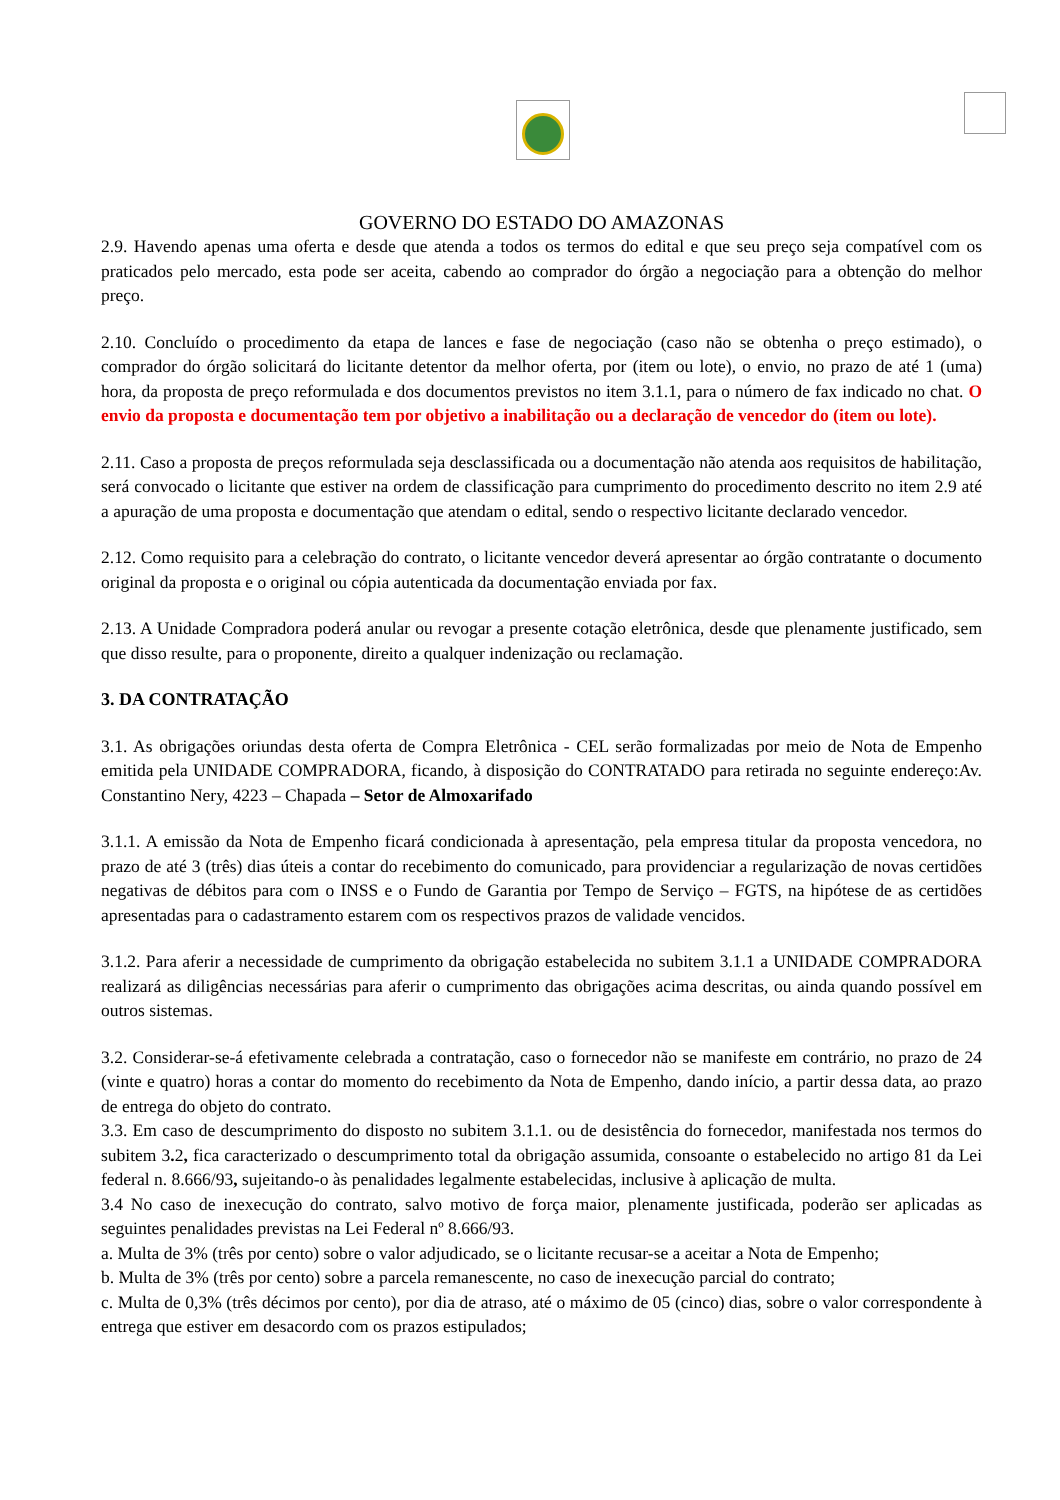GOVERNO DO ESTADO DO AMAZONAS
2.9. Havendo apenas uma oferta e desde que atenda a todos os termos do edital e que seu preço seja compatível com os praticados pelo mercado, esta pode ser aceita, cabendo ao comprador do órgão a negociação para a obtenção do melhor preço.
2.10. Concluído o procedimento da etapa de lances e fase de negociação (caso não se obtenha o preço estimado), o comprador do órgão solicitará do licitante detentor da melhor oferta, por (item ou lote), o envio, no prazo de até 1 (uma) hora, da proposta de preço reformulada e dos documentos previstos no item 3.1.1, para o número de fax indicado no chat. O envio da proposta e documentação tem por objetivo a inabilitação ou a declaração de vencedor do (item ou lote).
2.11. Caso a proposta de preços reformulada seja desclassificada ou a documentação não atenda aos requisitos de habilitação, será convocado o licitante que estiver na ordem de classificação para cumprimento do procedimento descrito no item 2.9 até a apuração de uma proposta e documentação que atendam o edital, sendo o respectivo licitante declarado vencedor.
2.12. Como requisito para a celebração do contrato, o licitante vencedor deverá apresentar ao órgão contratante o documento original da proposta e o original ou cópia autenticada da documentação enviada por fax.
2.13. A Unidade Compradora poderá anular ou revogar a presente cotação eletrônica, desde que plenamente justificado, sem que disso resulte, para o proponente, direito a qualquer indenização ou reclamação.
3. DA CONTRATAÇÃO
3.1. As obrigações oriundas desta oferta de Compra Eletrônica - CEL serão formalizadas por meio de Nota de Empenho emitida pela UNIDADE COMPRADORA, ficando, à disposição do CONTRATADO para retirada no seguinte endereço:Av. Constantino Nery, 4223 – Chapada – Setor de Almoxarifado
3.1.1. A emissão da Nota de Empenho ficará condicionada à apresentação, pela empresa titular da proposta vencedora, no prazo de até 3 (três) dias úteis a contar do recebimento do comunicado, para providenciar a regularização de novas certidões negativas de débitos para com o INSS e o Fundo de Garantia por Tempo de Serviço – FGTS, na hipótese de as certidões apresentadas para o cadastramento estarem com os respectivos prazos de validade vencidos.
3.1.2. Para aferir a necessidade de cumprimento da obrigação estabelecida no subitem 3.1.1 a UNIDADE COMPRADORA realizará as diligências necessárias para aferir o cumprimento das obrigações acima descritas, ou ainda quando possível em outros sistemas.
3.2. Considerar-se-á efetivamente celebrada a contratação, caso o fornecedor não se manifeste em contrário, no prazo de 24 (vinte e quatro) horas a contar do momento do recebimento da Nota de Empenho, dando início, a partir dessa data, ao prazo de entrega do objeto do contrato.
3.3. Em caso de descumprimento do disposto no subitem 3.1.1. ou de desistência do fornecedor, manifestada nos termos do subitem 3. 2, fica caracterizado o descumprimento total da obrigação assumida, consoante o estabelecido no artigo 81 da Lei federal n. 8.666/93, sujeitando-o às penalidades legalmente estabelecidas, inclusive à aplicação de multa.
3.4 No caso de inexecução do contrato, salvo motivo de força maior, plenamente justificada, poderão ser aplicadas as seguintes penalidades previstas na Lei Federal nº 8.666/93.
a. Multa de 3% (três por cento) sobre o valor adjudicado, se o licitante recusar-se a aceitar a Nota de Empenho;
b. Multa de 3% (três por cento) sobre a parcela remanescente, no caso de inexecução parcial do contrato;
c. Multa de 0,3% (três décimos por cento), por dia de atraso, até o máximo de 05 (cinco) dias, sobre o valor correspondente à entrega que estiver em desacordo com os prazos estipulados;